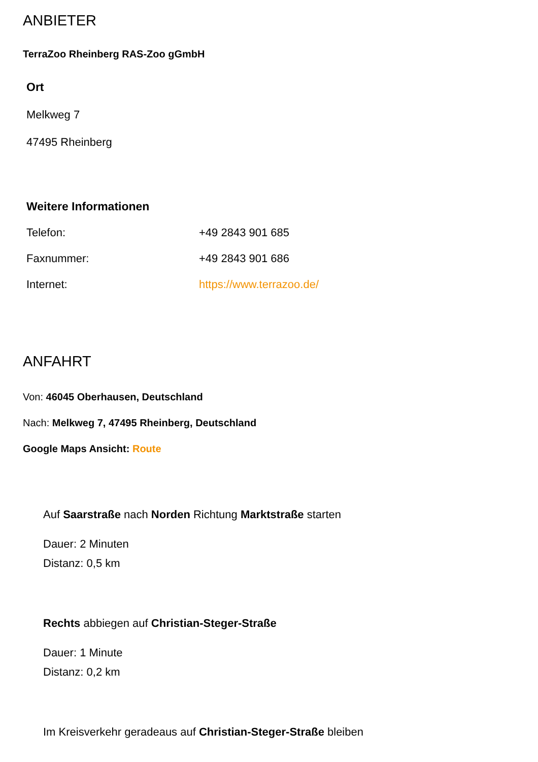ANBIETER
TerraZoo Rheinberg RAS-Zoo gGmbH
Ort
Melkweg 7
47495 Rheinberg
Weitere Informationen
| Telefon: | +49 2843 901 685 |
| Faxnummer: | +49 2843 901 686 |
| Internet: | https://www.terrazoo.de/ |
ANFAHRT
Von: 46045 Oberhausen, Deutschland
Nach: Melkweg 7, 47495 Rheinberg, Deutschland
Google Maps Ansicht: Route
Auf Saarstraße nach Norden Richtung Marktstraße starten
Dauer: 2 Minuten
Distanz: 0,5 km
Rechts abbiegen auf Christian-Steger-Straße
Dauer: 1 Minute
Distanz: 0,2 km
Im Kreisverkehr geradeaus auf Christian-Steger-Straße bleiben